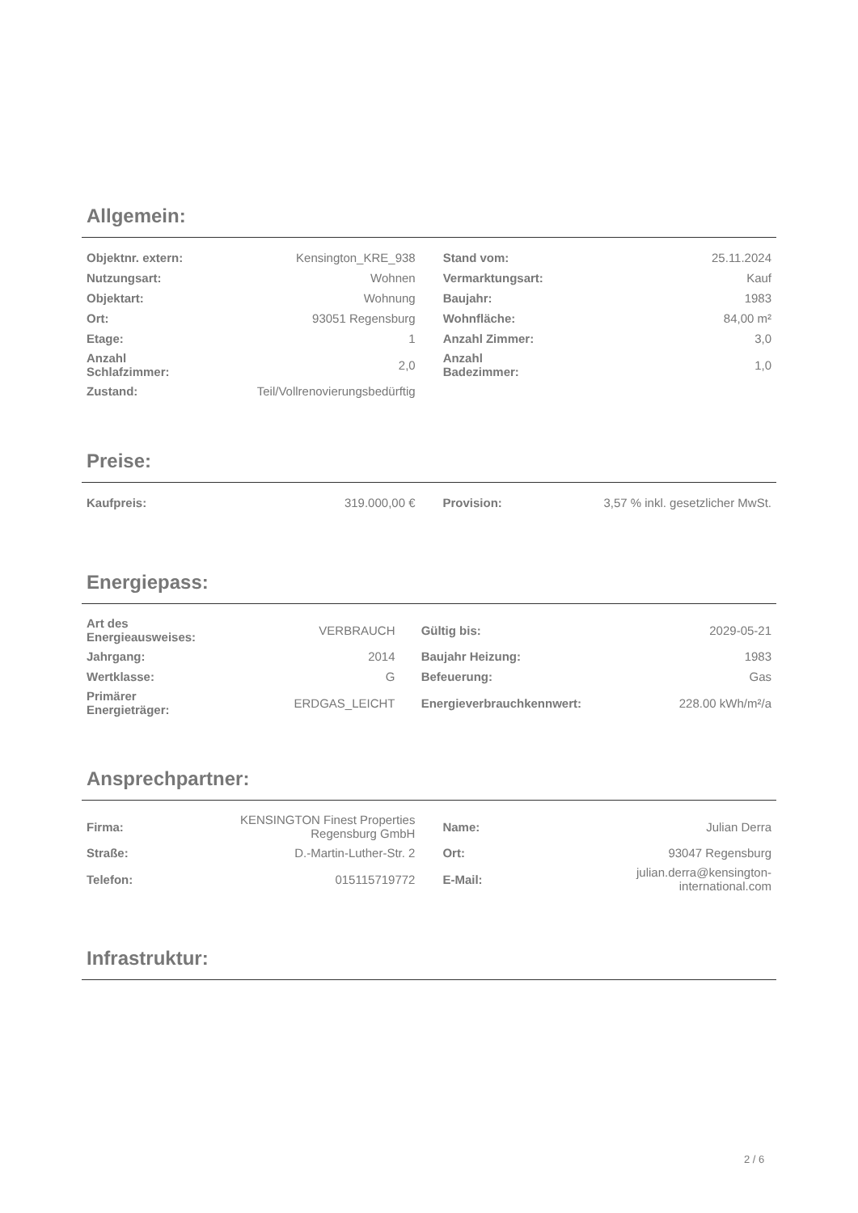Allgemein:
| Objektnr. extern: | Kensington_KRE_938 | | Stand vom: | 25.11.2024 |
| Nutzungsart: | Wohnen | | Vermarktungsart: | Kauf |
| Objektart: | Wohnung | | Baujahr: | 1983 |
| Ort: | 93051 Regensburg | | Wohnfläche: | 84,00 m² |
| Etage: | 1 | | Anzahl Zimmer: | 3,0 |
| Anzahl Schlafzimmer: | 2,0 | | Anzahl Badezimmer: | 1,0 |
| Zustand: | Teil/Vollrenovierungsbedürftig | | | |
Preise:
| Kaufpreis: | 319.000,00 € | | Provision: | 3,57 % inkl. gesetzlicher MwSt. |
Energiepass:
| Art des Energieausweises: | VERBRAUCH | | Gültig bis: | 2029-05-21 |
| Jahrgang: | 2014 | | Baujahr Heizung: | 1983 |
| Wertklasse: | G | | Befeuerung: | Gas |
| Primärer Energieträger: | ERDGAS_LEICHT | | Energieverbrauchkennwert: | 228.00 kWh/m²/a |
Ansprechpartner:
| Firma: | KENSINGTON Finest Properties Regensburg GmbH | | Name: | Julian Derra |
| Straße: | D.-Martin-Luther-Str. 2 | | Ort: | 93047 Regensburg |
| Telefon: | 015115719772 | | E-Mail: | julian.derra@kensington-international.com |
Infrastruktur:
2 / 6